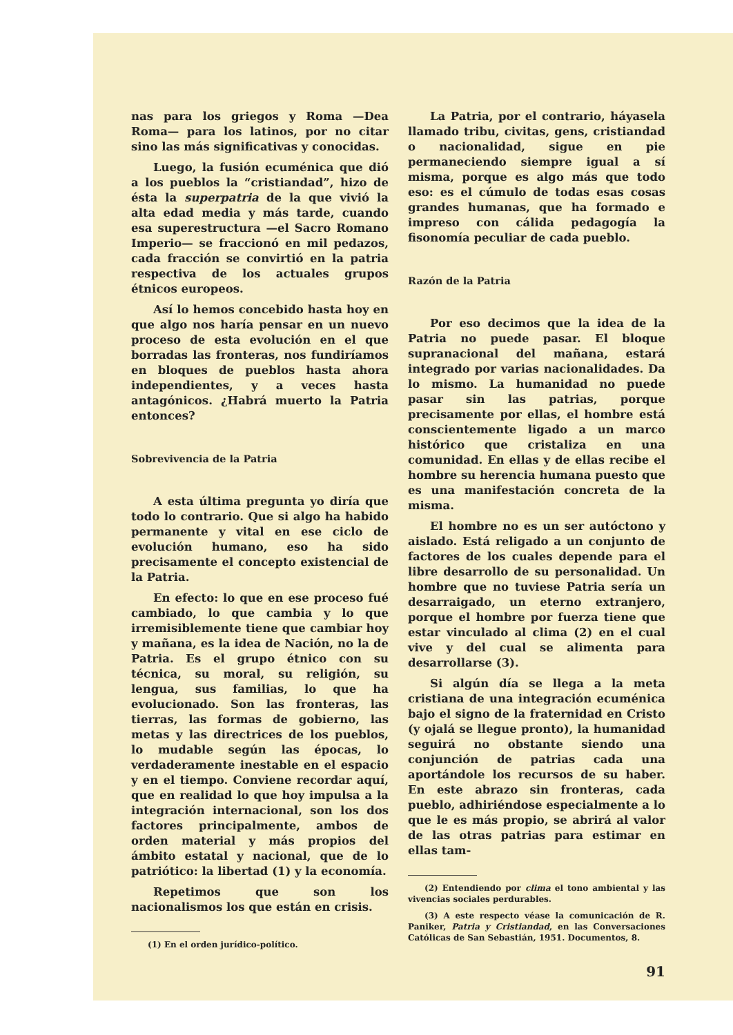nas para los griegos y Roma —Dea Roma— para los latinos, por no citar sino las más significativas y conocidas.
Luego, la fusión ecuménica que dió a los pueblos la “cristiandad”, hizo de ésta la superpatria de la que vivió la alta edad media y más tarde, cuando esa superestructura —el Sacro Romano Imperio— se fraccionó en mil pedazos, cada fracción se convirtió en la patria respectiva de los actuales grupos étnicos europeos.
Así lo hemos concebido hasta hoy en que algo nos haría pensar en un nuevo proceso de esta evolución en el que borradas las fronteras, nos fundiríamos en bloques de pueblos hasta ahora independientes, y a veces hasta antagónicos. ¿Habrá muerto la Patria entonces?
Sobrevivencia de la Patria
A esta última pregunta yo diría que todo lo contrario. Que si algo ha habido permanente y vital en ese ciclo de evolución humano, eso ha sido precisamente el concepto existencial de la Patria.
En efecto: lo que en ese proceso fué cambiado, lo que cambia y lo que irremisiblemente tiene que cambiar hoy y mañana, es la idea de Nación, no la de Patria. Es el grupo étnico con su técnica, su moral, su religión, su lengua, sus familias, lo que ha evolucionado. Son las fronteras, las tierras, las formas de gobierno, las metas y las directrices de los pueblos, lo mudable según las épocas, lo verdaderamente inestable en el espacio y en el tiempo. Conviene recordar aquí, que en realidad lo que hoy impulsa a la integración internacional, son los dos factores principalmente, ambos de orden material y más propios del ámbito estatal y nacional, que de lo patriótico: la libertad (1) y la economía.
Repetimos que son los nacionalismos los que están en crisis.
(1) En el orden jurídico-político.
La Patria, por el contrario, háyasela llamado tribu, civitas, gens, cristiandad o nacionalidad, sigue en pie permaneciendo siempre igual a sí misma, porque es algo más que todo eso: es el cúmulo de todas esas cosas grandes humanas, que ha formado e impreso con cálida pedagogía la fisonomía peculiar de cada pueblo.
Razón de la Patria
Por eso decimos que la idea de la Patria no puede pasar. El bloque supranacional del mañana, estará integrado por varias nacionalidades. Da lo mismo. La humanidad no puede pasar sin las patrias, porque precisamente por ellas, el hombre está conscientemente ligado a un marco histórico que cristaliza en una comunidad. En ellas y de ellas recibe el hombre su herencia humana puesto que es una manifestación concreta de la misma.
El hombre no es un ser autóctono y aislado. Está religado a un conjunto de factores de los cuales depende para el libre desarrollo de su personalidad. Un hombre que no tuviese Patria sería un desarraigado, un eterno extranjero, porque el hombre por fuerza tiene que estar vinculado al clima (2) en el cual vive y del cual se alimenta para desarrollarse (3).
Si algún día se llega a la meta cristiana de una integración ecuménica bajo el signo de la fraternidad en Cristo (y ojalá se llegue pronto), la humanidad seguirá no obstante siendo una conjunción de patrias cada una aportándole los recursos de su haber. En este abrazo sin fronteras, cada pueblo, adhiriéndose especialmente a lo que le es más propio, se abrirá al valor de las otras patrias para estimar en ellas tam-
(2) Entendiendo por clima el tono ambiental y las vivencias sociales perdurables.
(3) A este respecto véase la comunicación de R. Paniker, Patria y Cristiandad, en las Conversaciones Católicas de San Sebastián, 1951. Documentos, 8.
91